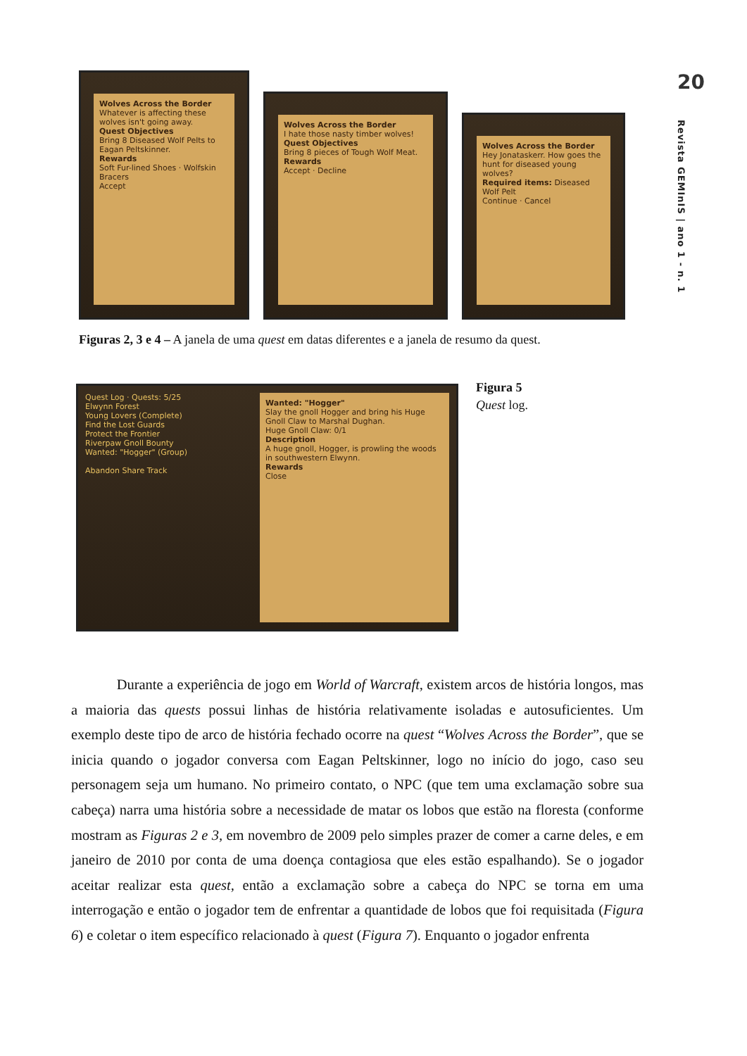20
Revista GEMInIS | ano 1 - n. 1
Wolves Across the Border
Whatever is affecting these wolves isn't going away.
Quest Objectives
Bring 8 Diseased Wolf Pelts to Eagan Peltskinner.
Rewards
Soft Fur-lined Shoes · Wolfskin Bracers
Accept
Wolves Across the Border
I hate those nasty timber wolves!
Quest Objectives
Bring 8 pieces of Tough Wolf Meat.
Rewards
Accept · Decline
Wolves Across the Border
Hey Jonataskerr. How goes the hunt for diseased young wolves?
Required items: Diseased Wolf Pelt
Continue · Cancel
Figuras 2, 3 e 4 – A janela de uma quest em datas diferentes e a janela de resumo da quest.
Quest Log · Quests: 5/25
Elwynn Forest
Young Lovers (Complete)
Find the Lost Guards
Protect the Frontier
Riverpaw Gnoll Bounty
Wanted: "Hogger" (Group)
Abandon Share Track
Wanted: "Hogger"
Slay the gnoll Hogger and bring his Huge Gnoll Claw to Marshal Dughan.
Huge Gnoll Claw: 0/1
Description
A huge gnoll, Hogger, is prowling the woods in southwestern Elwynn.
Rewards
Close
Figura 5
Quest log.
Durante a experiência de jogo em World of Warcraft, existem arcos de história longos, mas a maioria das quests possui linhas de história relativamente isoladas e autosuficientes. Um exemplo deste tipo de arco de história fechado ocorre na quest “Wolves Across the Border”, que se inicia quando o jogador conversa com Eagan Peltskinner, logo no início do jogo, caso seu personagem seja um humano. No primeiro contato, o NPC (que tem uma exclamação sobre sua cabeça) narra uma história sobre a necessidade de matar os lobos que estão na floresta (conforme mostram as Figuras 2 e 3, em novembro de 2009 pelo simples prazer de comer a carne deles, e em janeiro de 2010 por conta de uma doença contagiosa que eles estão espalhando). Se o jogador aceitar realizar esta quest, então a exclamação sobre a cabeça do NPC se torna em uma interrogação e então o jogador tem de enfrentar a quantidade de lobos que foi requisitada (Figura 6) e coletar o item específico relacionado à quest (Figura 7). Enquanto o jogador enfrenta